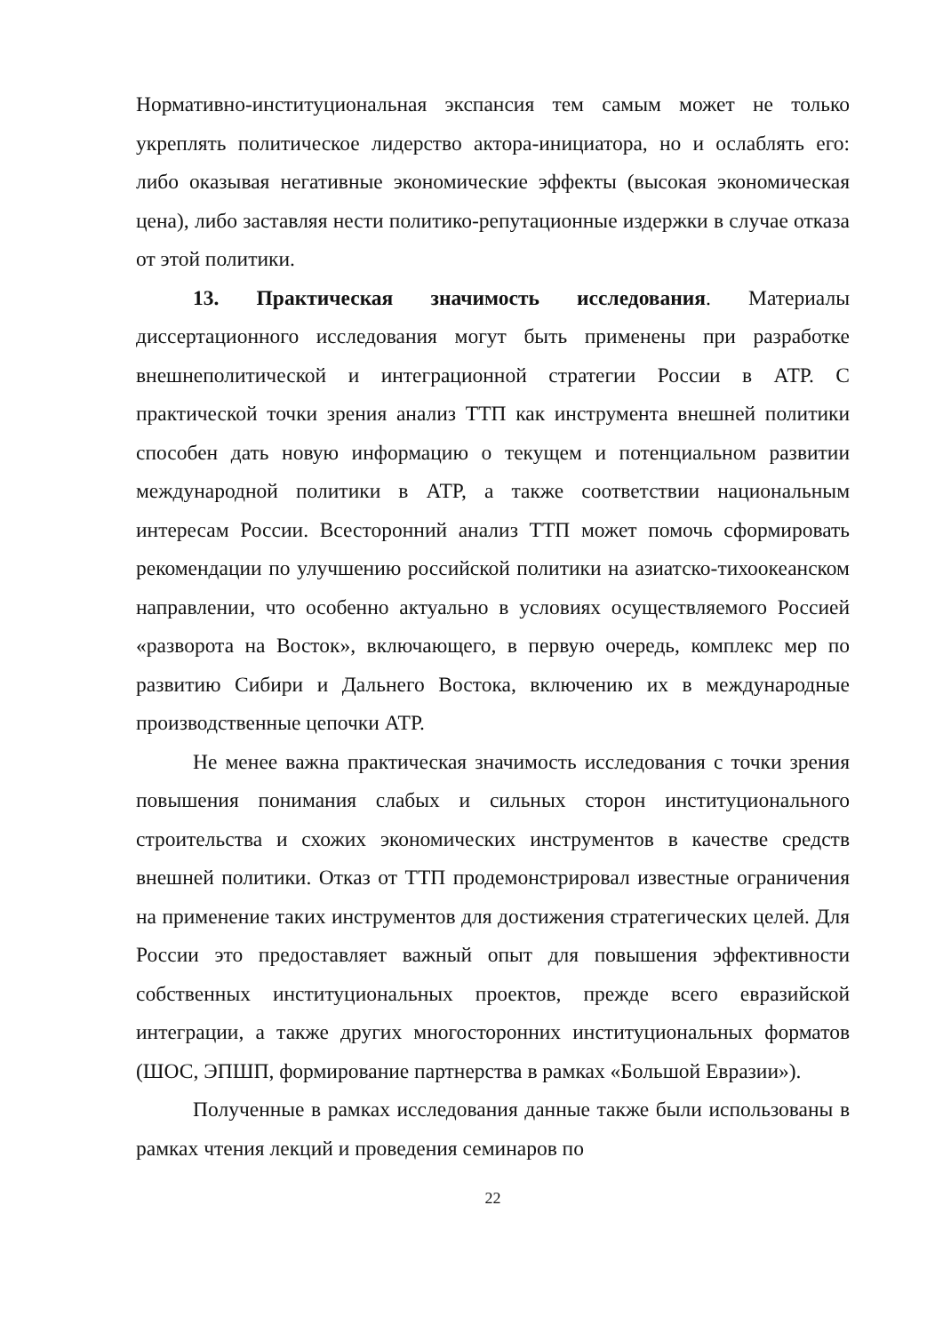Нормативно-институциональная экспансия тем самым может не только укреплять политическое лидерство актора-инициатора, но и ослаблять его: либо оказывая негативные экономические эффекты (высокая экономическая цена), либо заставляя нести политико-репутационные издержки в случае отказа от этой политики.
13. Практическая значимость исследования. Материалы диссертационного исследования могут быть применены при разработке внешнеполитической и интеграционной стратегии России в АТР. С практической точки зрения анализ ТТП как инструмента внешней политики способен дать новую информацию о текущем и потенциальном развитии международной политики в АТР, а также соответствии национальным интересам России. Всесторонний анализ ТТП может помочь сформировать рекомендации по улучшению российской политики на азиатско-тихоокеанском направлении, что особенно актуально в условиях осуществляемого Россией «разворота на Восток», включающего, в первую очередь, комплекс мер по развитию Сибири и Дальнего Востока, включению их в международные производственные цепочки АТР.
Не менее важна практическая значимость исследования с точки зрения повышения понимания слабых и сильных сторон институционального строительства и схожих экономических инструментов в качестве средств внешней политики. Отказ от ТТП продемонстрировал известные ограничения на применение таких инструментов для достижения стратегических целей. Для России это предоставляет важный опыт для повышения эффективности собственных институциональных проектов, прежде всего евразийской интеграции, а также других многосторонних институциональных форматов (ШОС, ЭПШП, формирование партнерства в рамках «Большой Евразии»).
Полученные в рамках исследования данные также были использованы в рамках чтения лекций и проведения семинаров по
22